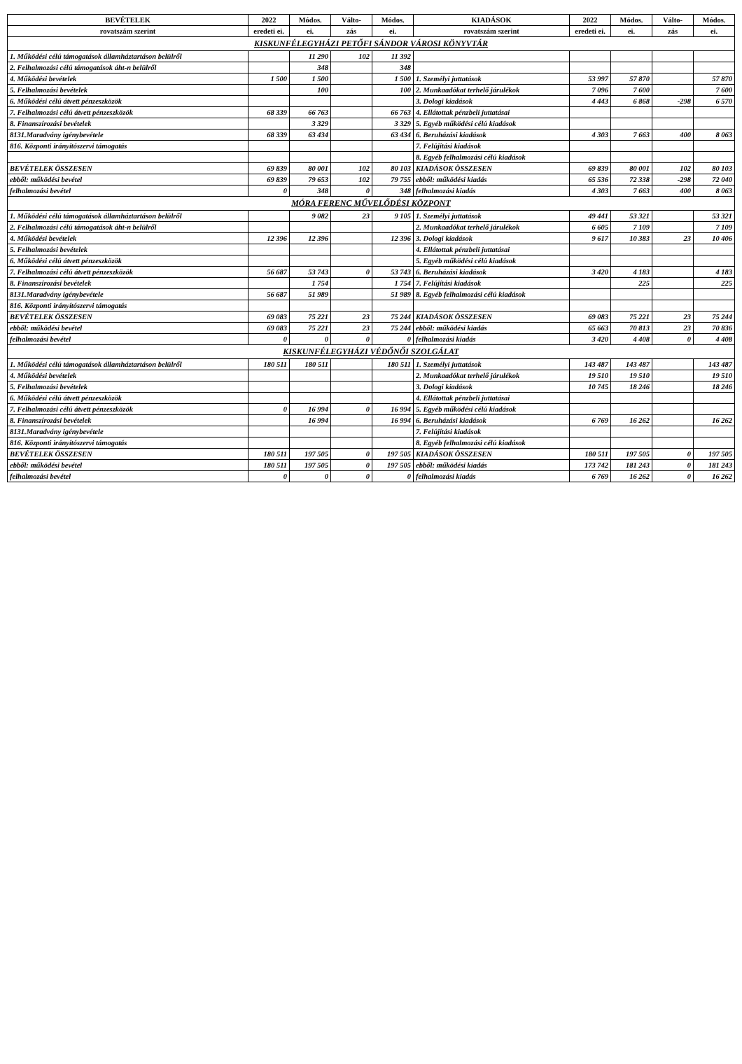| BEVÉTELEK | 2022 | Módos. | Válto- | Módos. | KIADÁSOK | 2022 | Módos. | Válto- | Módos. |
| --- | --- | --- | --- | --- | --- | --- | --- | --- | --- |
| rovatszám szerint | eredeti ei. | ei. | zás | ei. | rovatszám szerint | eredeti ei. | ei. | zás | ei. |
| KISKUNFÉLEGYHÁZI PETŐFI SÁNDOR VÁROSI KÖNYVTÁR | | | | | | | | | |
| 1. Működési célú támogatások államháztartáson belülről | | 11 290 | 102 | 11 392 | | | | | |
| 2. Felhalmozási célú támogatások áht-n belülről | | 348 | | 348 | | | | | |
| 4. Működési bevételek | 1 500 | 1 500 | | 1 500 | 1. Személyi juttatások | 53 997 | 57 870 | | 57 870 |
| 5. Felhalmozási bevételek | | 100 | | 100 | 2. Munkaadókat terhelő járulékok | 7 096 | 7 600 | | 7 600 |
| 6. Működési célú átvett pénzeszközök | | | | | 3. Dologi kiadások | 4 443 | 6 868 | -298 | 6 570 |
| 7. Felhalmozási célú átvett pénzeszközök | 68 339 | 66 763 | | 66 763 | 4. Ellátottak pénzbeli juttatásai | | | | |
| 8. Finanszírozási bevételek | | 3 329 | | 3 329 | 5. Egyéb működési célú kiadások | | | | |
| 8131.Maradvány igénybevétele | 68 339 | 63 434 | | 63 434 | 6. Beruházási kiadások | 4 303 | 7 663 | 400 | 8 063 |
| 816. Központi irányítószervi támogatás | | | | | 7. Felújítási kiadások | | | | |
| | | | | | 8. Egyéb felhalmozási célú kiadások | | | | |
| BEVÉTELEK ÖSSZESEN | 69 839 | 80 001 | 102 | 80 103 | KIADÁSOK ÖSSZESEN | 69 839 | 80 001 | 102 | 80 103 |
| ebből: működési bevétel | 69 839 | 79 653 | 102 | 79 755 | ebből: működési kiadás | 65 536 | 72 338 | -298 | 72 040 |
| felhalmozási bevétel | 0 | 348 | 0 | 348 | felhalmozási kiadás | 4 303 | 7 663 | 400 | 8 063 |
| MÓRA FERENC MŰVELŐDÉSI KÖZPONT | | | | | | | | | |
| 1. Működési célú támogatások államháztartáson belülről | | 9 082 | 23 | 9 105 | 1. Személyi juttatások | 49 441 | 53 321 | | 53 321 |
| 2. Felhalmozási célú támogatások áht-n belülről | | | | | 2. Munkaadókat terhelő járulékok | 6 605 | 7 109 | | 7 109 |
| 4. Működési bevételek | 12 396 | 12 396 | | 12 396 | 3. Dologi kiadások | 9 617 | 10 383 | 23 | 10 406 |
| 5. Felhalmozási bevételek | | | | | 4. Ellátottak pénzbeli juttatásai | | | | |
| 6. Működési célú átvett pénzeszközök | | | | | 5. Egyéb működési célú kiadások | | | | |
| 7. Felhalmozási célú átvett pénzeszközök | 56 687 | 53 743 | 0 | 53 743 | 6. Beruházási kiadások | 3 420 | 4 183 | | 4 183 |
| 8. Finanszírozási bevételek | | 1 754 | | 1 754 | 7. Felújítási kiadások | | 225 | | 225 |
| 8131.Maradvány igénybevétele | 56 687 | 51 989 | | 51 989 | 8. Egyéb felhalmozási célú kiadások | | | | |
| 816. Központi irányítószervi támogatás | | | | | | | | | |
| BEVÉTELEK ÖSSZESEN | 69 083 | 75 221 | 23 | 75 244 | KIADÁSOK ÖSSZESEN | 69 083 | 75 221 | 23 | 75 244 |
| ebből: működési bevétel | 69 083 | 75 221 | 23 | 75 244 | ebből: működési kiadás | 65 663 | 70 813 | 23 | 70 836 |
| felhalmozási bevétel | 0 | 0 | 0 | 0 | felhalmozási kiadás | 3 420 | 4 408 | 0 | 4 408 |
| KISKUNFÉLEGYHÁZI VÉDŐNŐI SZOLGÁLAT | | | | | | | | | |
| 1. Működési célú támogatások államháztartáson belülről | 180 511 | 180 511 | | 180 511 | 1. Személyi juttatások | 143 487 | 143 487 | | 143 487 |
| 4. Működési bevételek | | | | | 2. Munkaadókat terhelő járulékok | 19 510 | 19 510 | | 19 510 |
| 5. Felhalmozási bevételek | | | | | 3. Dologi kiadások | 10 745 | 18 246 | | 18 246 |
| 6. Működési célú átvett pénzeszközök | | | | | 4. Ellátottak pénzbeli juttatásai | | | | |
| 7. Felhalmozási célú átvett pénzeszközök | 0 | 16 994 | 0 | 16 994 | 5. Egyéb működési célú kiadások | | | | |
| 8. Finanszírozási bevételek | | 16 994 | | 16 994 | 6. Beruházási kiadások | 6 769 | 16 262 | | 16 262 |
| 8131.Maradvány igénybevétele | | | | | 7. Felújítási kiadások | | | | |
| 816. Központi irányítószervi támogatás | | | | | 8. Egyéb felhalmozási célú kiadások | | | | |
| BEVÉTELEK ÖSSZESEN | 180 511 | 197 505 | 0 | 197 505 | KIADÁSOK ÖSSZESEN | 180 511 | 197 505 | 0 | 197 505 |
| ebből: működési bevétel | 180 511 | 197 505 | 0 | 197 505 | ebből: működési kiadás | 173 742 | 181 243 | 0 | 181 243 |
| felhalmozási bevétel | 0 | 0 | 0 | 0 | felhalmozási kiadás | 6 769 | 16 262 | 0 | 16 262 |